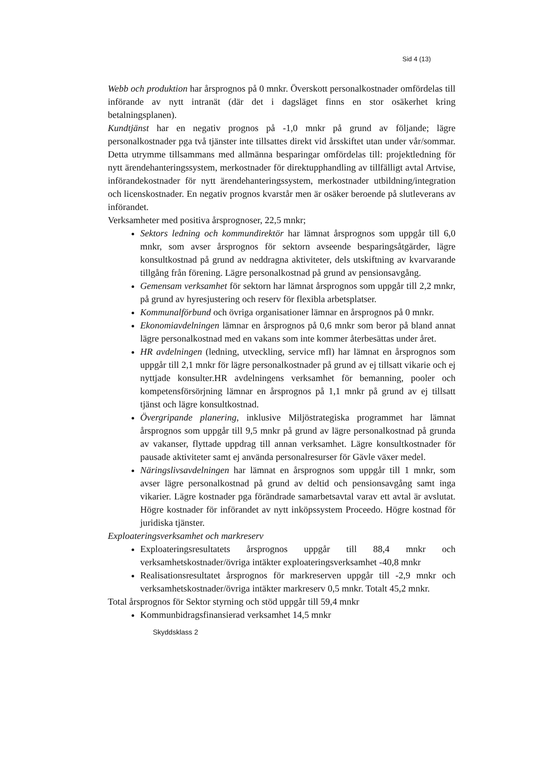Sid 4 (13)
Webb och produktion har årsprognos på 0 mnkr. Överskott personalkostnader omfördelas till införande av nytt intranät (där det i dagsläget finns en stor osäkerhet kring betalningsplanen).
Kundtjänst har en negativ prognos på -1,0 mnkr på grund av följande; lägre personalkostnader pga två tjänster inte tillsattes direkt vid årsskiftet utan under vår/sommar. Detta utrymme tillsammans med allmänna besparingar omfördelas till: projektledning för nytt ärendehanteringssystem, merkostnader för direktupphandling av tillfälligt avtal Artvise, införandekostnader för nytt ärendehanteringssystem, merkostnader utbildning/integration och licenskostnader. En negativ prognos kvarstår men är osäker beroende på slutleverans av införandet.
Verksamheter med positiva årsprognoser, 22,5 mnkr;
Sektors ledning och kommundirektör har lämnat årsprognos som uppgår till 6,0 mnkr, som avser årsprognos för sektorn avseende besparingsåtgärder, lägre konsultkostnad på grund av neddragna aktiviteter, dels utskiftning av kvarvarande tillgång från förening. Lägre personalkostnad på grund av pensionsavgång.
Gemensam verksamhet för sektorn har lämnat årsprognos som uppgår till 2,2 mnkr, på grund av hyresjustering och reserv för flexibla arbetsplatser.
Kommunalförbund och övriga organisationer lämnar en årsprognos på 0 mnkr.
Ekonomiavdelningen lämnar en årsprognos på 0,6 mnkr som beror på bland annat lägre personalkostnad med en vakans som inte kommer återbesättas under året.
HR avdelningen (ledning, utveckling, service mfl) har lämnat en årsprognos som uppgår till 2,1 mnkr för lägre personalkostnader på grund av ej tillsatt vikarie och ej nyttjade konsulter.HR avdelningens verksamhet för bemanning, pooler och kompetensförsörjning lämnar en årsprognos på 1,1 mnkr på grund av ej tillsatt tjänst och lägre konsultkostnad.
Övergripande planering, inklusive Miljöstrategiska programmet har lämnat årsprognos som uppgår till 9,5 mnkr på grund av lägre personalkostnad på grunda av vakanser, flyttade uppdrag till annan verksamhet. Lägre konsultkostnader för pausade aktiviteter samt ej använda personalresurser för Gävle växer medel.
Näringslivsavdelningen har lämnat en årsprognos som uppgår till 1 mnkr, som avser lägre personalkostnad på grund av deltid och pensionsavgång samt inga vikarier. Lägre kostnader pga förändrade samarbetsavtal varav ett avtal är avslutat. Högre kostnader för införandet av nytt inköpssystem Proceedo. Högre kostnad för juridiska tjänster.
Exploateringsverksamhet och markreserv
Exploateringsresultatets årsprognos uppgår till 88,4 mnkr och verksamhetskostnader/övriga intäkter exploateringsverksamhet -40,8 mnkr
Realisationsresultatet årsprognos för markreserven uppgår till -2,9 mnkr och verksamhetskostnader/övriga intäkter markreserv 0,5 mnkr. Totalt 45,2 mnkr.
Total årsprognos för Sektor styrning och stöd uppgår till 59,4 mnkr
Kommunbidragsfinansierad verksamhet 14,5 mnkr
Skyddsklass 2